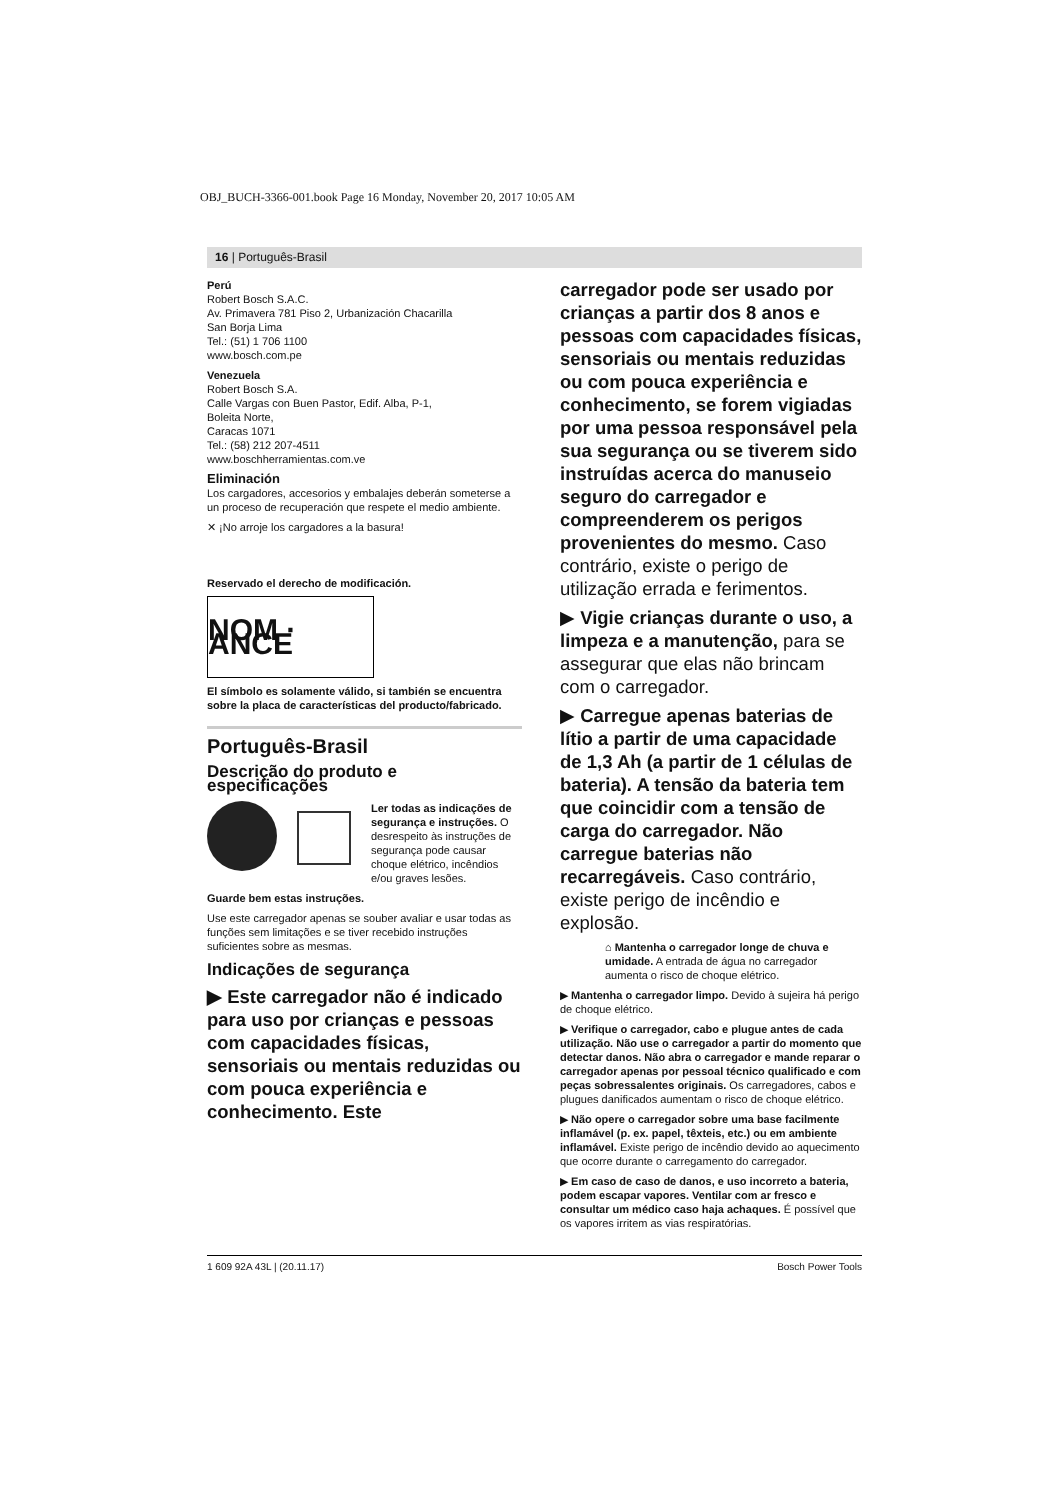OBJ_BUCH-3366-001.book Page 16 Monday, November 20, 2017 10:05 AM
16 | Português-Brasil
Perú
Robert Bosch S.A.C.
Av. Primavera 781 Piso 2, Urbanización Chacarilla
San Borja Lima
Tel.: (51) 1 706 1100
www.bosch.com.pe
Venezuela
Robert Bosch S.A.
Calle Vargas con Buen Pastor, Edif. Alba, P-1,
Boleita Norte,
Caracas 1071
Tel.: (58) 212 207-4511
www.boschherramientas.com.ve
Eliminación
Los cargadores, accesorios y embalajes deberán someterse a un proceso de recuperación que respete el medio ambiente.
✕ ¡No arroje los cargadores a la basura!
Reservado el derecho de modificación.
NOM · ANCE
El símbolo es solamente válido, si también se encuentra sobre la placa de características del producto/fabricado.
Português-Brasil
Descrição do produto e especificações
Ler todas as indicações de segurança e instruções. O desrespeito às instruções de segurança pode causar choque elétrico, incêndios e/ou graves lesões.
Guarde bem estas instruções.
Use este carregador apenas se souber avaliar e usar todas as funções sem limitações e se tiver recebido instruções suficientes sobre as mesmas.
Indicações de segurança
▶ Este carregador não é indicado para uso por crianças e pessoas com capacidades físicas, sensoriais ou mentais reduzidas ou com pouca experiência e conhecimento. Este
carregador pode ser usado por crianças a partir dos 8 anos e pessoas com capacidades físicas, sensoriais ou mentais reduzidas ou com pouca experiência e conhecimento, se forem vigiadas por uma pessoa responsável pela sua segurança ou se tiverem sido instruídas acerca do manuseio seguro do carregador e compreenderem os perigos provenientes do mesmo. Caso contrário, existe o perigo de utilização errada e ferimentos.
▶ Vigie crianças durante o uso, a limpeza e a manutenção, para se assegurar que elas não brincam com o carregador.
▶ Carregue apenas baterias de lítio a partir de uma capacidade de 1,3 Ah (a partir de 1 células de bateria). A tensão da bateria tem que coincidir com a tensão de carga do carregador. Não carregue baterias não recarregáveis. Caso contrário, existe perigo de incêndio e explosão.
⌂ Mantenha o carregador longe de chuva e umidade. A entrada de água no carregador aumenta o risco de choque elétrico.
▶ Mantenha o carregador limpo. Devido à sujeira há perigo de choque elétrico.
▶ Verifique o carregador, cabo e plugue antes de cada utilização. Não use o carregador a partir do momento que detectar danos. Não abra o carregador e mande reparar o carregador apenas por pessoal técnico qualificado e com peças sobressalentes originais. Os carregadores, cabos e plugues danificados aumentam o risco de choque elétrico.
▶ Não opere o carregador sobre uma base facilmente inflamável (p. ex. papel, têxteis, etc.) ou em ambiente inflamável. Existe perigo de incêndio devido ao aquecimento que ocorre durante o carregamento do carregador.
▶ Em caso de caso de danos, e uso incorreto a bateria, podem escapar vapores. Ventilar com ar fresco e consultar um médico caso haja achaques. É possível que os vapores irritem as vias respiratórias.
1 609 92A 43L | (20.11.17) Bosch Power Tools